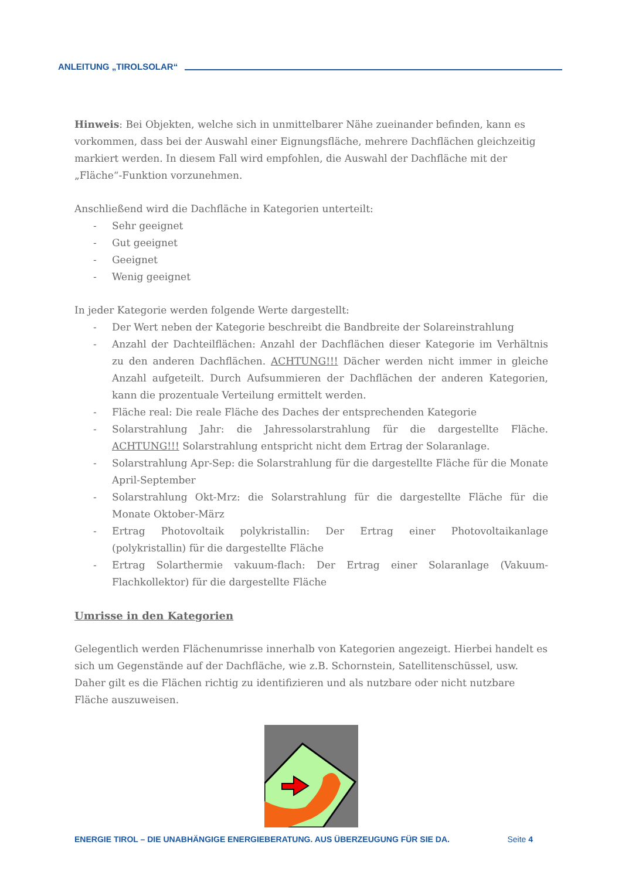ANLEITUNG „TIROLSOLAR“
Hinweis: Bei Objekten, welche sich in unmittelbarer Nähe zueinander befinden, kann es vorkommen, dass bei der Auswahl einer Eignungsfläche, mehrere Dachflächen gleichzeitig markiert werden. In diesem Fall wird empfohlen, die Auswahl der Dachfläche mit der „Fläche“-Funktion vorzunehmen.
Anschließend wird die Dachfläche in Kategorien unterteilt:
- Sehr geeignet
- Gut geeignet
- Geeignet
- Wenig geeignet
In jeder Kategorie werden folgende Werte dargestellt:
- Der Wert neben der Kategorie beschreibt die Bandbreite der Solareinstrahlung
- Anzahl der Dachteilflächen: Anzahl der Dachflächen dieser Kategorie im Verhältnis zu den anderen Dachflächen. ACHTUNG!!! Dächer werden nicht immer in gleiche Anzahl aufgeteilt. Durch Aufsummieren der Dachflächen der anderen Kategorien, kann die prozentuale Verteilung ermittelt werden.
- Fläche real: Die reale Fläche des Daches der entsprechenden Kategorie
- Solarstrahlung Jahr: die Jahressolarstrahlung für die dargestellte Fläche. ACHTUNG!!! Solarstrahlung entspricht nicht dem Ertrag der Solaranlage.
- Solarstrahlung Apr-Sep: die Solarstrahlung für die dargestellte Fläche für die Monate April-September
- Solarstrahlung Okt-Mrz: die Solarstrahlung für die dargestellte Fläche für die Monate Oktober-März
- Ertrag Photovoltaik polykristallin: Der Ertrag einer Photovoltaikanlage (polykristallin) für die dargestellte Fläche
- Ertrag Solarthermie vakuum-flach: Der Ertrag einer Solaranlage (Vakuum-Flachkollektor) für die dargestellte Fläche
Umrisse in den Kategorien
Gelegentlich werden Flächenumrisse innerhalb von Kategorien angezeigt. Hierbei handelt es sich um Gegenstände auf der Dachfläche, wie z.B. Schornstein, Satellitenschüssel, usw. Daher gilt es die Flächen richtig zu identifizieren und als nutzbare oder nicht nutzbare Fläche auszuweisen.
ENERGIE TIROL – DIE UNABHÄNGIGE ENERGIEBERATUNG. AUS ÜBERZEUGUNG FÜR SIE DA. Seite 4